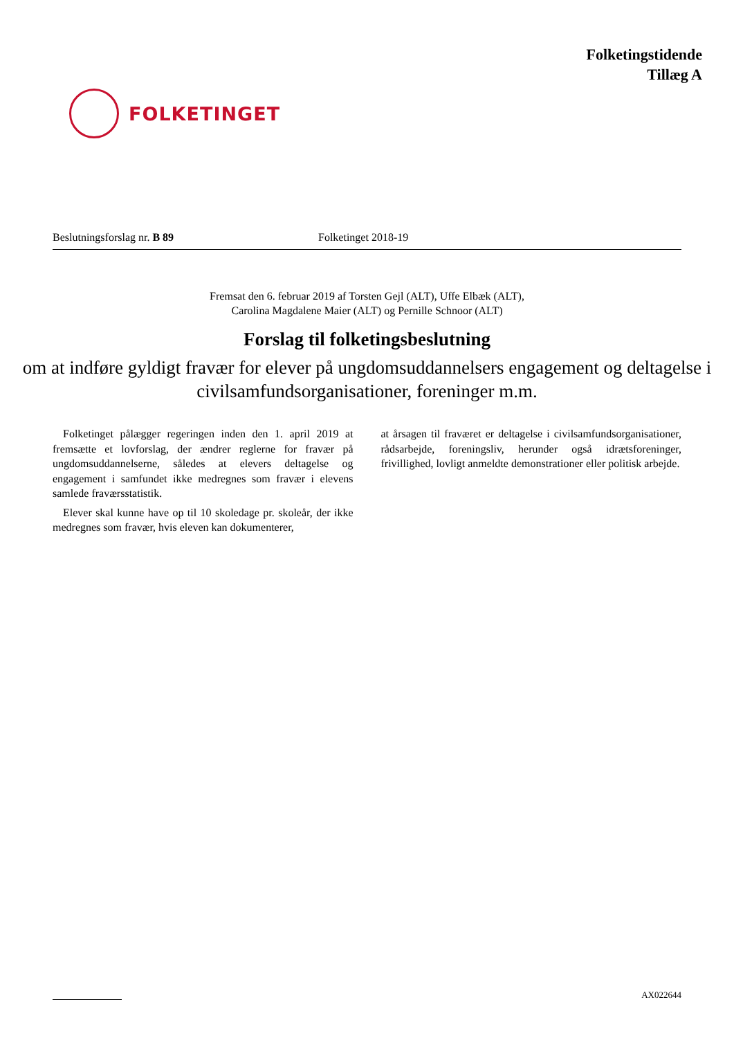FOLKETINGET
Folketingstidende
Tillæg A
Beslutningsforslag nr. B 89 Folketinget 2018-19
Fremsat den 6. februar 2019 af Torsten Gejl (ALT), Uffe Elbæk (ALT),
Carolina Magdalene Maier (ALT) og Pernille Schnoor (ALT)
Forslag til folketingsbeslutning
om at indføre gyldigt fravær for elever på ungdomsuddannelsers engagement og deltagelse i civilsamfundsorganisationer, foreninger m.m.
Folketinget pålægger regeringen inden den 1. april 2019 at fremsætte et lovforslag, der ændrer reglerne for fravær på ungdomsuddannelserne, således at elevers deltagelse og engagement i samfundet ikke medregnes som fravær i elevens samlede fraværsstatistik.
Elever skal kunne have op til 10 skoledage pr. skoleår, der ikke medregnes som fravær, hvis eleven kan dokumenterer,
at årsagen til fraværet er deltagelse i civilsamfundsorganisationer, rådsarbejde, foreningsliv, herunder også idrætsforeninger, frivillighed, lovligt anmeldte demonstrationer eller politisk arbejde.
AX022644